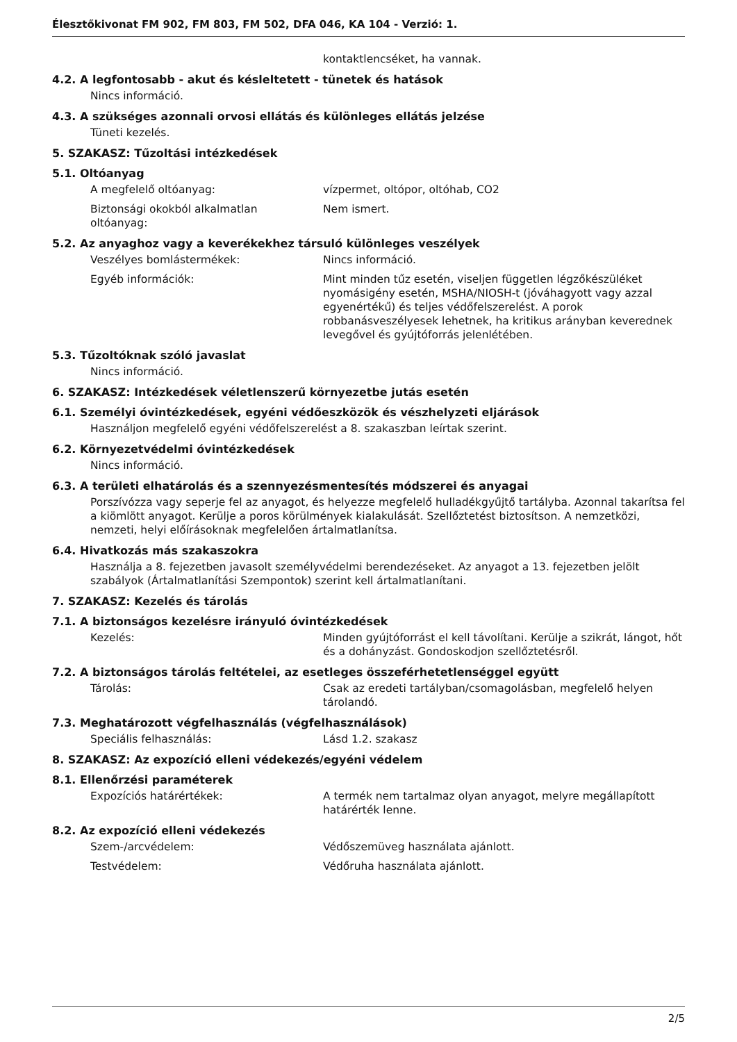Élesztőkivonat FM 902, FM 803, FM 502, DFA 046, KA 104 - Verzió: 1.
kontaktlencséket, ha vannak.
4.2. A legfontosabb - akut és késleltetett - tünetek és hatások
Nincs információ.
4.3. A szükséges azonnali orvosi ellátás és különleges ellátás jelzése
Tüneti kezelés.
5. SZAKASZ: Tűzoltási intézkedések
5.1. Oltóanyag
A megfelelő oltóanyag: vízpermet, oltópor, oltóhab, CO2
Biztonsági okokból alkalmatlan
oltóanyag:
Nem ismert.
5.2. Az anyaghoz vagy a keverékekhez társuló különleges veszélyek
Veszélyes bomlástermékek: Nincs információ.
Egyéb információk: Mint minden tűz esetén, viseljen független légzőkészüléket nyomásigény esetén, MSHA/NIOSH-t (jóváhagyott vagy azzal egyenértékű) és teljes védőfelszerelést. A porok robbanásveszélyesek lehetnek, ha kritikus arányban keverednek levegővel és gyújtóforrás jelenlétében.
5.3. Tűzoltóknak szóló javaslat
Nincs információ.
6. SZAKASZ: Intézkedések véletlenszerű környezetbe jutás esetén
6.1. Személyi óvintézkedések, egyéni védőeszközök és vészhelyzeti eljárások
Használjon megfelelő egyéni védőfelszerelést a 8. szakaszban leírtak szerint.
6.2. Környezetvédelmi óvintézkedések
Nincs információ.
6.3. A területi elhatárolás és a szennyezésmentesítés módszerei és anyagai
Porszívózza vagy seperje fel az anyagot, és helyezze megfelelő hulladékgyűjtő tartályba. Azonnal takarítsa fel a kiömlött anyagot. Kerülje a poros körülmények kialakulását. Szellőztetést biztosítson. A nemzetközi, nemzeti, helyi előírásoknak megfelelően ártalmatlanítsa.
6.4. Hivatkozás más szakaszokra
Használja a 8. fejezetben javasolt személyvédelmi berendezéseket. Az anyagot a 13. fejezetben jelölt szabályok (Ártalmatlanítási Szempontok) szerint kell ártalmatlanítani.
7. SZAKASZ: Kezelés és tárolás
7.1. A biztonságos kezelésre irányuló óvintézkedések
Kezelés: Minden gyújtóforrást el kell távolítani. Kerülje a szikrát, lángot, hőt és a dohányzást. Gondoskodjon szellőztetésről.
7.2. A biztonságos tárolás feltételei, az esetleges összeférhetetlenséggel együtt
Tárolás: Csak az eredeti tartályban/csomagolásban, megfelelő helyen tárolandó.
7.3. Meghatározott végfelhasználás (végfelhasználások)
Speciális felhasználás: Lásd 1.2. szakasz
8. SZAKASZ: Az expozíció elleni védekezés/egyéni védelem
8.1. Ellenőrzési paraméterek
Expozíciós határértékek: A termék nem tartalmaz olyan anyagot, melyre megállapított határérték lenne.
8.2. Az expozíció elleni védekezés
Szem-/arcvédelem: Védőszemüveg használata ajánlott.
Testvédelem: Védőruha használata ajánlott.
2/5